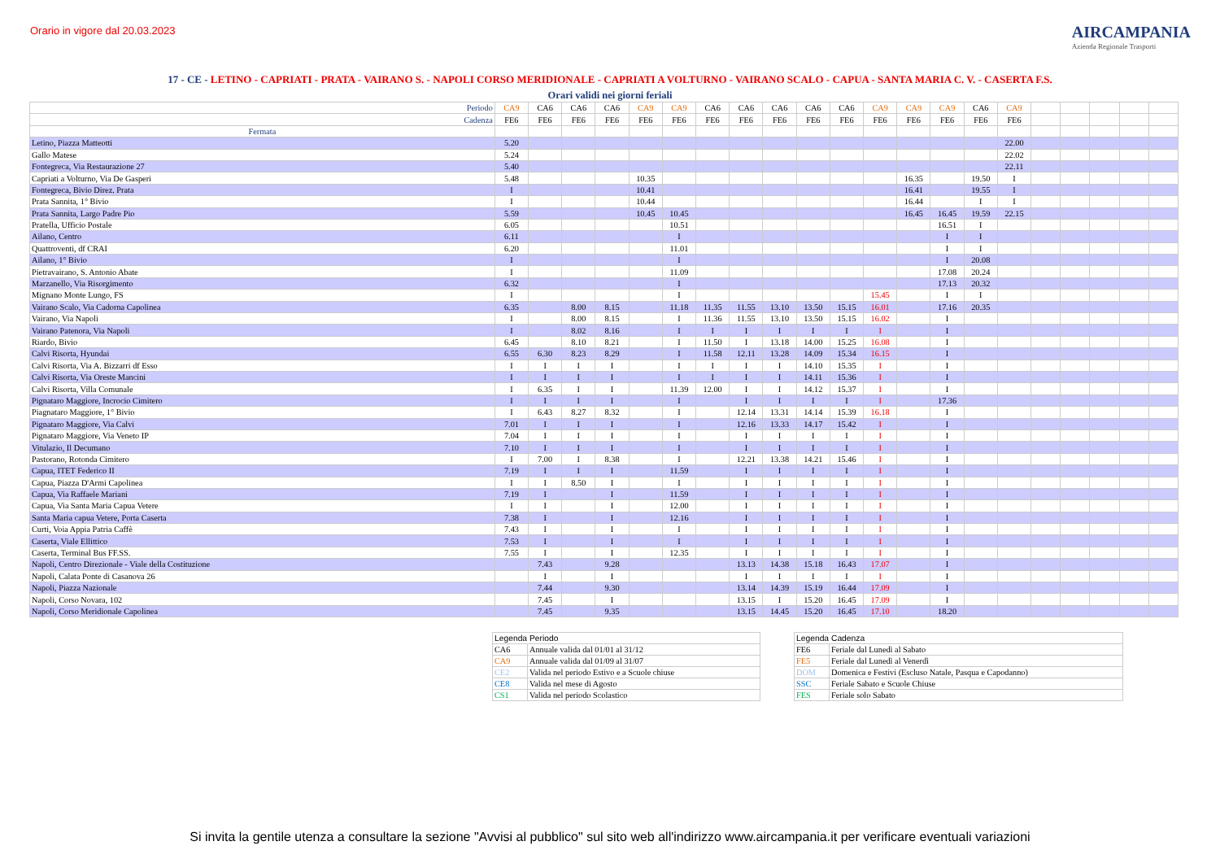Orario in vigore dal 20.03.2023
AIRCAMPANIA
Azienda Regionale Trasporti
17 - CE - LETINO - CAPRIATI - PRATA - VAIRANO S. - NAPOLI CORSO MERIDIONALE - CAPRIATI A VOLTURNO - VAIRANO SCALO - CAPUA - SANTA MARIA C. V. - CASERTA F.S.
Orari validi nei giorni feriali
| Periodo | CA9 | CA6 | CA6 | CA6 | CA9 | CA9 | CA6 | CA6 | CA6 | CA6 | CA6 | CA9 | CA9 | CA9 | CA6 | CA9 | | | | | |
| --- | --- | --- | --- | --- | --- | --- | --- | --- | --- | --- | --- | --- | --- | --- | --- | --- | --- | --- | --- | --- | --- |
| Cadenza | FE6 | FE6 | FE6 | FE6 | FE6 | FE6 | FE6 | FE6 | FE6 | FE6 | FE6 | FE6 | FE6 | FE6 | FE6 | FE6 | | | | | |
| Fermata | | | | | | | | | | | | | | | | | | | | | |
| Letino, Piazza Matteotti | 5.20 | | | | | | | | | | | | | | | 22.00 | | | | | |
| Gallo Matese | 5.24 | | | | | | | | | | | | | | | 22.02 | | | | | |
| Fontegreca, Via Restaurazione 27 | 5.40 | | | | | | | | | | | | | | | 22.11 | | | | | |
| Capriati a Volturno, Via De Gasperi | 5.48 | | | | 10.35 | | | | | | | | 16.35 | | 19.50 | I | | | | | |
| Fontegreca, Bivio Direz. Prata | I | | | | 10.41 | | | | | | | | 16.41 | | 19.55 | I | | | | | |
| Prata Sannita, 1° Bivio | I | | | | 10.44 | | | | | | | | 16.44 | | I | I | | | | | |
| Prata Sannita, Largo Padre Pio | 5.59 | | | | 10.45 | 10.45 | | | | | | | 16.45 | 16.45 | 19.59 | 22.15 | | | | | |
| Pratella, Ufficio Postale | 6.05 | | | | | 10.51 | | | | | | | | 16.51 | I | | | | | | |
| Ailano, Centro | 6.11 | | | | | I | | | | | | | | I | I | | | | | | |
| Quattroventi, df CRAI | 6.20 | | | | | 11.01 | | | | | | | | I | I | | | | | | |
| Ailano, 1° Bivio | I | | | | | I | | | | | | | | I | 20.08 | | | | | | |
| Pietravairano, S. Antonio Abate | I | | | | | 11.09 | | | | | | | | 17.08 | 20.24 | | | | | | |
| Marzanello, Via Risorgimento | 6.32 | | | | | I | | | | | | | | 17.13 | 20.32 | | | | | | |
| Mignano Monte Lungo, FS | I | | | | | I | | | | | | 15.45 | | I | I | | | | | | |
| Vairano Scalo, Via Cadorna Capolinea | 6.35 | | 8.00 | 8.15 | | 11.18 | 11.35 | 11.55 | 13.10 | 13.50 | 15.15 | 16.01 | | 17.16 | 20.35 | | | | | | |
| Vairano, Via Napoli | I | | 8.00 | 8.15 | | I | 11.36 | 11.55 | 13.10 | 13.50 | 15.15 | 16.02 | | I | | | | | | | |
| Vairano Patenora, Via Napoli | I | | 8.02 | 8.16 | | I | I | I | I | I | I | I | | I | | | | | | | |
| Riardo, Bivio | 6.45 | | 8.10 | 8.21 | | I | 11.50 | I | 13.18 | 14.00 | 15.25 | 16.08 | | I | | | | | | | |
| Calvi Risorta, Hyundai | 6.55 | 6.30 | 8.23 | 8.29 | | I | 11.58 | 12.11 | 13.28 | 14.09 | 15.34 | 16.15 | | I | | | | | | | |
| Calvi Risorta, Via A. Bizzarri df Esso | I | I | I | I | | I | I | I | I | 14.10 | 15.35 | I | | I | | | | | | | |
| Calvi Risorta, Via Oreste Mancini | I | I | I | I | | I | I | I | I | 14.11 | 15.36 | I | | I | | | | | | | |
| Calvi Risorta, Villa Comunale | I | 6.35 | I | I | | 11.39 | 12.00 | I | I | 14.12 | 15.37 | I | | I | | | | | | | |
| Pignataro Maggiore, Incrocio Cimitero | I | I | I | I | | I | | I | I | I | I | I | | 17.36 | | | | | | | |
| Piagnataro Maggiore, 1° Bivio | I | 6.43 | 8.27 | 8.32 | | I | | 12.14 | 13.31 | 14.14 | 15.39 | 16.18 | | I | | | | | | | |
| Pignataro Maggiore, Via Calvi | 7.01 | I | I | I | | I | | 12.16 | 13.33 | 14.17 | 15.42 | I | | I | | | | | | | |
| Pignataro Maggiore, Via Veneto IP | 7.04 | I | I | I | | I | | I | I | I | I | I | | I | | | | | | | |
| Vitulazio, Il Decumano | 7.10 | I | I | I | | I | | I | I | I | I | I | | I | | | | | | | |
| Pastorano, Rotonda Cimitero | I | 7.00 | I | 8.38 | | I | | 12.21 | 13.38 | 14.21 | 15.46 | I | | I | | | | | | | |
| Capua, ITET Federico II | 7.19 | I | I | I | | 11.59 | | I | I | I | I | I | | I | | | | | | | |
| Capua, Piazza D'Armi Capolinea | I | I | 8.50 | I | | I | | I | I | I | I | I | | I | | | | | | | |
| Capua, Via Raffaele Mariani | 7.19 | I | | I | | 11.59 | | I | I | I | I | I | | I | | | | | | | |
| Capua, Via Santa Maria Capua Vetere | I | I | | I | | 12.00 | | I | I | I | I | I | | I | | | | | | | |
| Santa Maria capua Vetere, Porta Caserta | 7.38 | I | | I | | 12.16 | | I | I | I | I | I | | I | | | | | | | |
| Curti, Voia Appia Patria Caffè | 7.43 | I | | I | | I | | I | I | I | I | I | | I | | | | | | | |
| Caserta, Viale Ellittico | 7.53 | I | | I | | I | | I | I | I | I | I | | I | | | | | | | |
| Caserta, Terminal Bus FF.SS. | 7.55 | I | | I | | 12.35 | | I | I | I | I | I | | I | | | | | | | |
| Napoli, Centro Direzionale - Viale della Costituzione | | 7.43 | | 9.28 | | | | 13.13 | 14.38 | 15.18 | 16.43 | 17.07 | | I | | | | | | | |
| Napoli, Calata Ponte di Casanova 26 | | I | | I | | | | I | I | I | I | I | | I | | | | | | | |
| Napoli, Piazza Nazionale | | 7.44 | | 9.30 | | | | 13.14 | 14.39 | 15.19 | 16.44 | 17.09 | | I | | | | | | | |
| Napoli, Corso Novara, 102 | | 7.45 | | I | | | | 13.15 | I | 15.20 | 16.45 | 17.09 | | I | | | | | | | |
| Napoli, Corso Meridionale Capolinea | | 7.45 | | 9.35 | | | | 13.15 | 14.45 | 15.20 | 16.45 | 17.10 | | 18.20 | | | | | | | |
| Legenda Periodo | |
| CA6 | Annuale valida dal 01/01 al 31/12 |
| CA9 | Annuale valida dal 01/09 al 31/07 |
| CE2 | Valida nel periodo Estivo e a Scuole chiuse |
| CE8 | Valida nel mese di Agosto |
| CS1 | Valida nel periodo Scolastico |
| Legenda Cadenza | |
| FE6 | Feriale dal Lunedì al Sabato |
| FE5 | Feriale dal Lunedì al Venerdì |
| DOM | Domenica e Festivi (Escluso Natale, Pasqua e Capodanno) |
| SSC | Feriale Sabato e Scuole Chiuse |
| FES | Feriale solo Sabato |
Si invita la gentile utenza a consultare la sezione "Avvisi al pubblico" sul sito web all'indirizzo www.aircampania.it per verificare eventuali variazioni